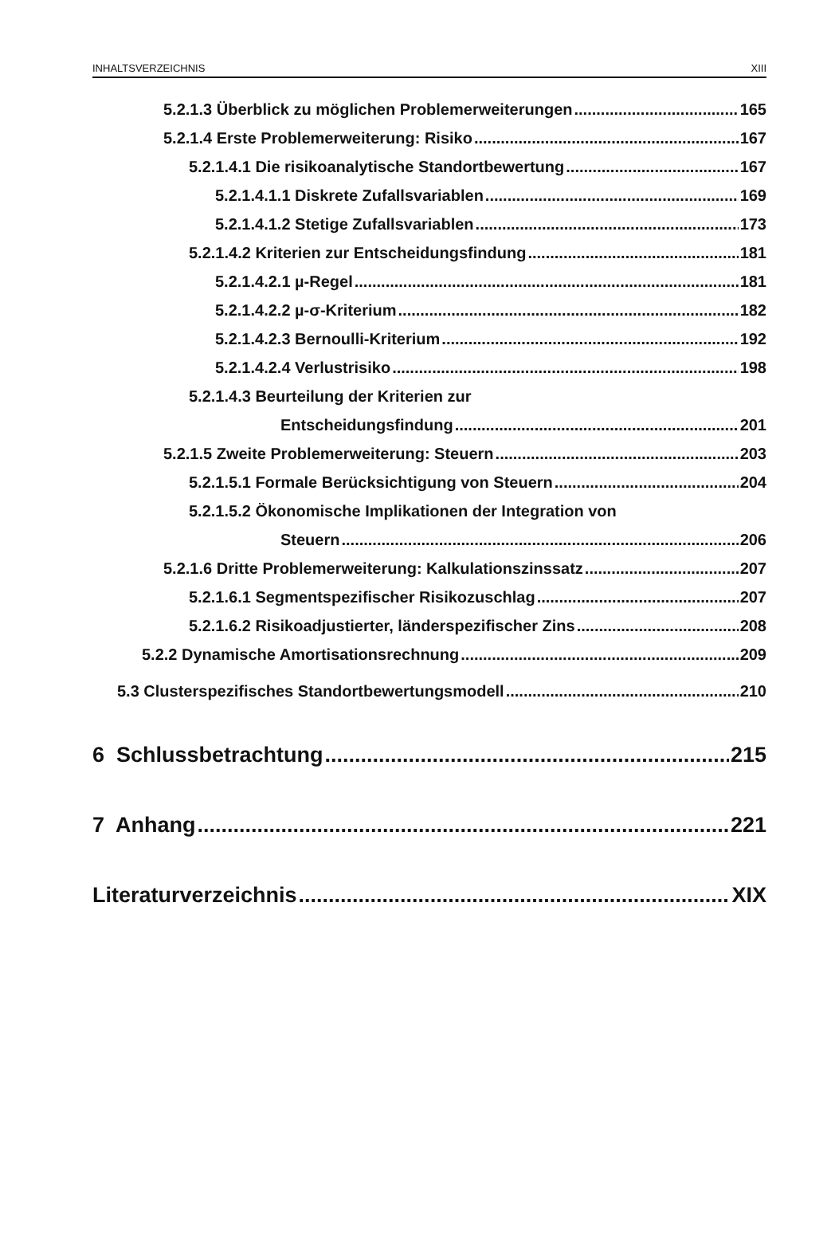INHALTSVERZEICHNIS XIII
5.2.1.3 Überblick zu möglichen Problemerweiterungen 165
5.2.1.4 Erste Problemerweiterung: Risiko 167
5.2.1.4.1 Die risikoanalytische Standortbewertung 167
5.2.1.4.1.1 Diskrete Zufallsvariablen 169
5.2.1.4.1.2 Stetige Zufallsvariablen 173
5.2.1.4.2 Kriterien zur Entscheidungsfindung 181
5.2.1.4.2.1 µ-Regel 181
5.2.1.4.2.2 µ-σ-Kriterium 182
5.2.1.4.2.3 Bernoulli-Kriterium 192
5.2.1.4.2.4 Verlustrisiko 198
5.2.1.4.3 Beurteilung der Kriterien zur
Entscheidungsfindung 201
5.2.1.5 Zweite Problemerweiterung: Steuern 203
5.2.1.5.1 Formale Berücksichtigung von Steuern 204
5.2.1.5.2 Ökonomische Implikationen der Integration von
Steuern 206
5.2.1.6 Dritte Problemerweiterung: Kalkulationszinssatz 207
5.2.1.6.1 Segmentspezifischer Risikozuschlag 207
5.2.1.6.2 Risikoadjustierter, länderspezifischer Zins 208
5.2.2 Dynamische Amortisationsrechnung 209
5.3 Clusterspezifisches Standortbewertungsmodell 210
6 Schlussbetrachtung 215
7 Anhang 221
Literaturverzeichnis XIX